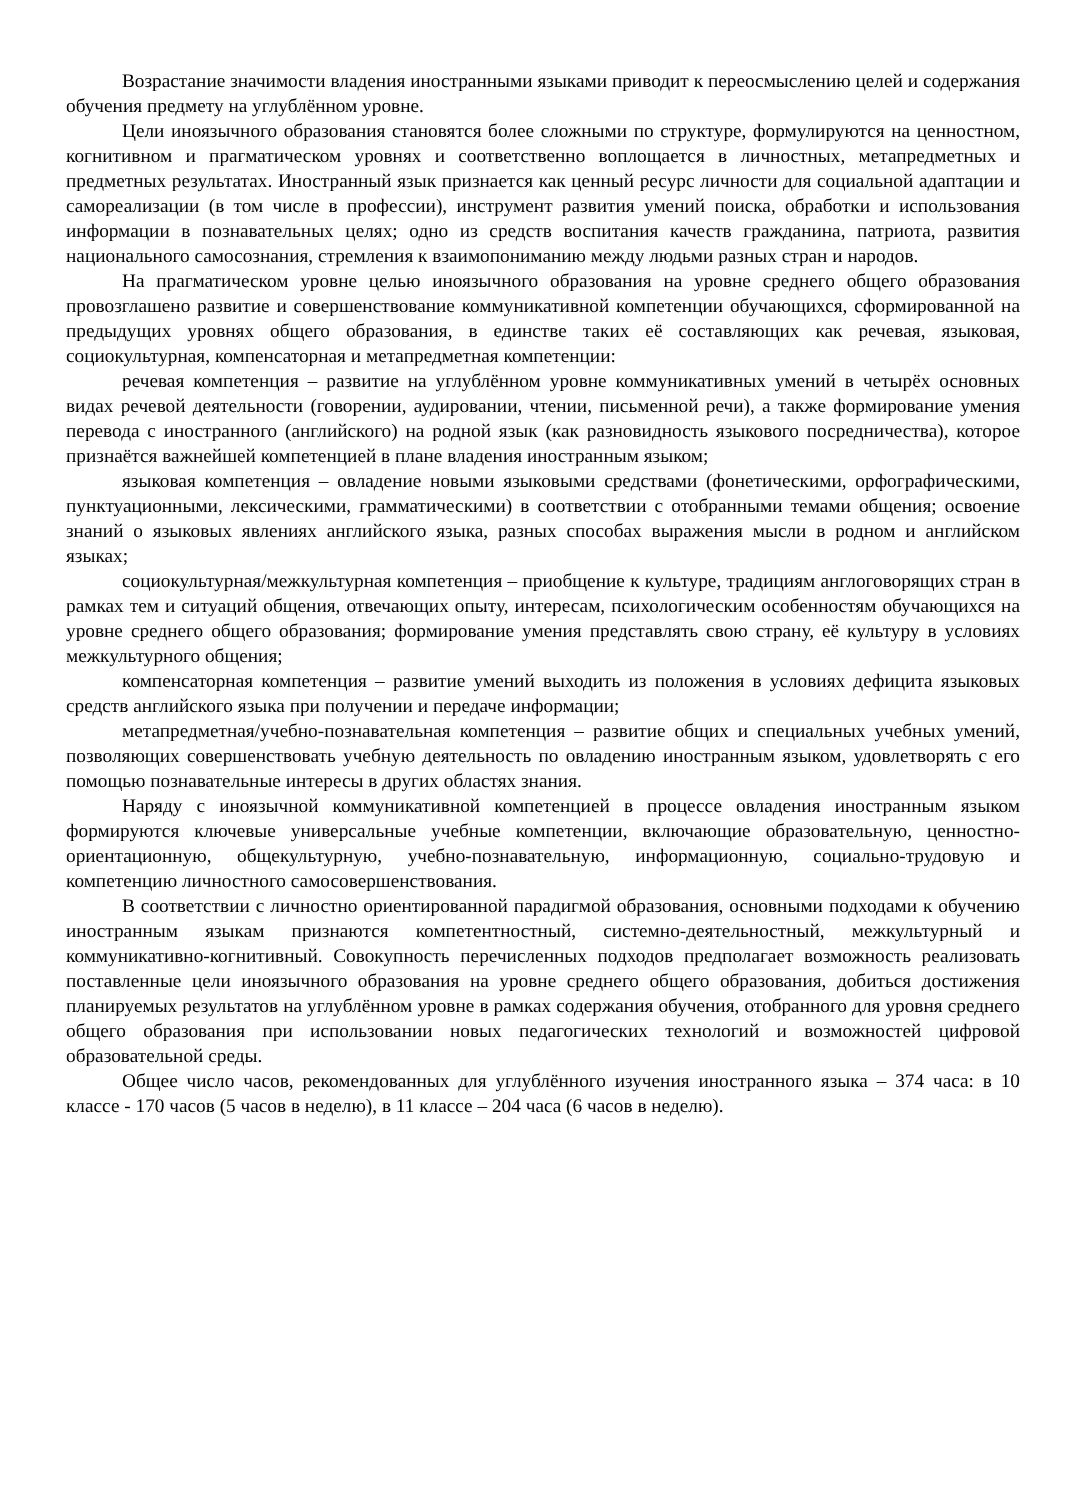Возрастание значимости владения иностранными языками приводит к переосмыслению целей и содержания обучения предмету на углублённом уровне.
Цели иноязычного образования становятся более сложными по структуре, формулируются на ценностном, когнитивном и прагматическом уровнях и соответственно воплощается в личностных, метапредметных и предметных результатах. Иностранный язык признается как ценный ресурс личности для социальной адаптации и самореализации (в том числе в профессии), инструмент развития умений поиска, обработки и использования информации в познавательных целях; одно из средств воспитания качеств гражданина, патриота, развития национального самосознания, стремления к взаимопониманию между людьми разных стран и народов.
На прагматическом уровне целью иноязычного образования на уровне среднего общего образования провозглашено развитие и совершенствование коммуникативной компетенции обучающихся, сформированной на предыдущих уровнях общего образования, в единстве таких её составляющих как речевая, языковая, социокультурная, компенсаторная и метапредметная компетенции:
речевая компетенция – развитие на углублённом уровне коммуникативных умений в четырёх основных видах речевой деятельности (говорении, аудировании, чтении, письменной речи), а также формирование умения перевода с иностранного (английского) на родной язык (как разновидность языкового посредничества), которое признаётся важнейшей компетенцией в плане владения иностранным языком;
языковая компетенция – овладение новыми языковыми средствами (фонетическими, орфографическими, пунктуационными, лексическими, грамматическими) в соответствии с отобранными темами общения; освоение знаний о языковых явлениях английского языка, разных способах выражения мысли в родном и английском языках;
социокультурная/межкультурная компетенция – приобщение к культуре, традициям англоговорящих стран в рамках тем и ситуаций общения, отвечающих опыту, интересам, психологическим особенностям обучающихся на уровне среднего общего образования; формирование умения представлять свою страну, её культуру в условиях межкультурного общения;
компенсаторная компетенция – развитие умений выходить из положения в условиях дефицита языковых средств английского языка при получении и передаче информации;
метапредметная/учебно-познавательная компетенция – развитие общих и специальных учебных умений, позволяющих совершенствовать учебную деятельность по овладению иностранным языком, удовлетворять с его помощью познавательные интересы в других областях знания.
Наряду с иноязычной коммуникативной компетенцией в процессе овладения иностранным языком формируются ключевые универсальные учебные компетенции, включающие образовательную, ценностно-ориентационную, общекультурную, учебно-познавательную, информационную, социально-трудовую и компетенцию личностного самосовершенствования.
В соответствии с личностно ориентированной парадигмой образования, основными подходами к обучению иностранным языкам признаются компетентностный, системно-деятельностный, межкультурный и коммуникативно-когнитивный. Совокупность перечисленных подходов предполагает возможность реализовать поставленные цели иноязычного образования на уровне среднего общего образования, добиться достижения планируемых результатов на углублённом уровне в рамках содержания обучения, отобранного для уровня среднего общего образования при использовании новых педагогических технологий и возможностей цифровой образовательной среды.
Общее число часов, рекомендованных для углублённого изучения иностранного языка – 374 часа: в 10 классе - 170 часов (5 часов в неделю), в 11 классе – 204 часа (6 часов в неделю).